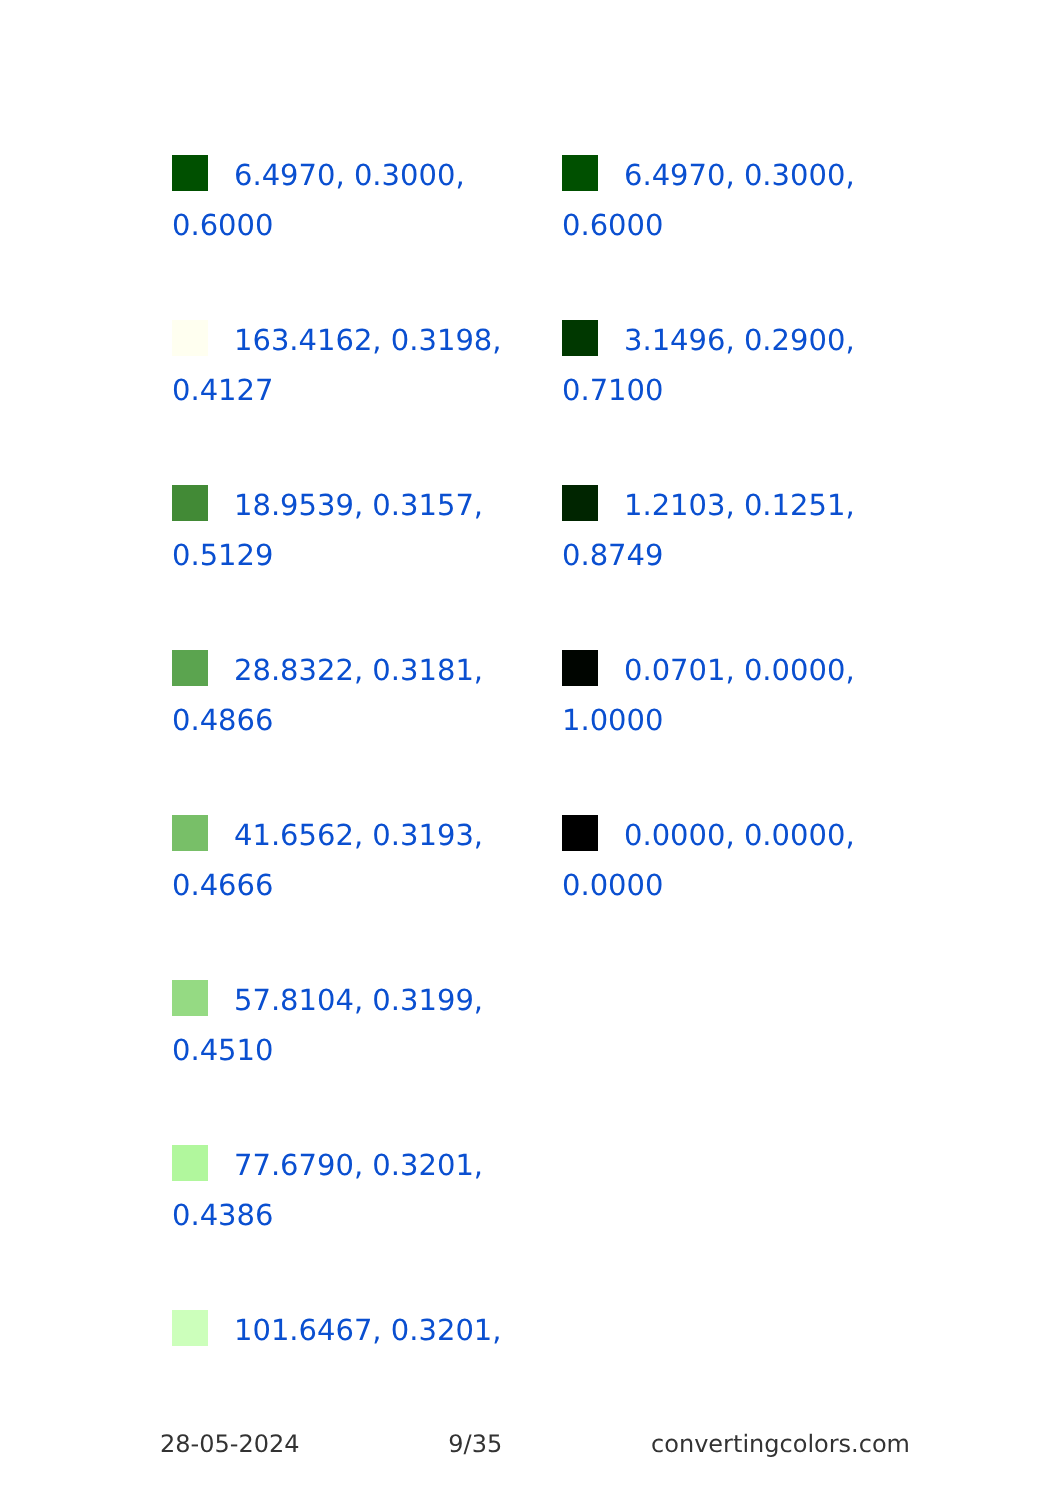6.4970, 0.3000,
0.6000
163.4162, 0.3198,
0.4127
18.9539, 0.3157,
0.5129
28.8322, 0.3181,
0.4866
41.6562, 0.3193,
0.4666
57.8104, 0.3199,
0.4510
77.6790, 0.3201,
0.4386
101.6467, 0.3201,
6.4970, 0.3000,
0.6000
3.1496, 0.2900,
0.7100
1.2103, 0.1251,
0.8749
0.0701, 0.0000,
1.0000
0.0000, 0.0000,
0.0000
28-05-2024 9/35 convertingcolors.com